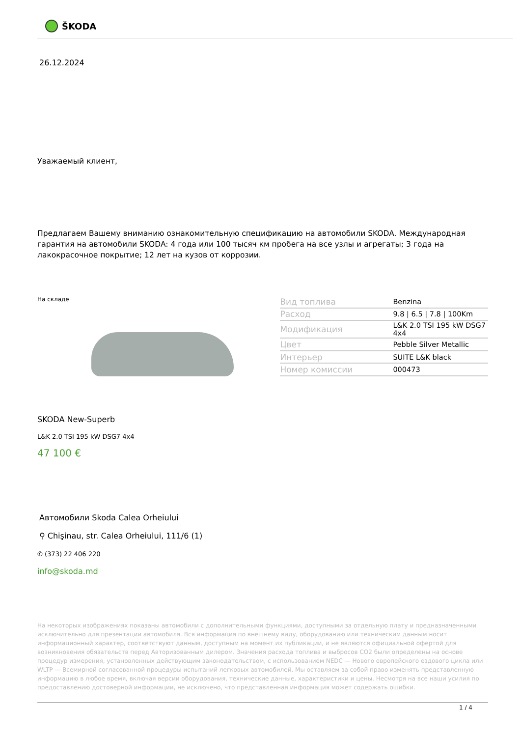ŠKODA
26.12.2024
Уважаемый клиент,
Предлагаем Вашему вниманию ознакомительную спецификацию на автомобили SKODA. Международная гарантия на автомобили SKODA: 4 года или 100 тысяч км пробега на все узлы и агрегаты; 3 года на лакокрасочное покрытие; 12 лет на кузов от коррозии.
На складе
| Вид топлива | Benzina |
| Расход | 9.8 / 6.5 / 7.8 / 100Km |
| Модификация | L&K 2.0 TSI 195 kW DSG7 4x4 |
| Цвет | Pebble Silver Metallic |
| Интерьер | SUITE L&K black |
| Номер комиссии | 000473 |
SKODA New-Superb
L&K 2.0 TSI 195 kW DSG7 4x4
47 100 €
Автомобили Skoda Calea Orheiului
⚲ Chişinau, str. Calea Orheiului, 111/6 (1)
✆ (373) 22 406 220
info@skoda.md
На некоторых изображениях показаны автомобили с дополнительными функциями, доступными за отдельную плату и предназначенными исключительно для презентации автомобиля. Вся информация по внешнему виду, оборудованию или техническим данным носит информационный характер, соответствуют данным, доступным на момент их публикации, и не являются официальной офертой для возникновения обязательств перед Авторизованным дилером. Значения расхода топлива и выбросов CO2 были определены на основе процедур измерения, установленных действующим законодательством, с использованием NEDC — Нового европейского ездового цикла или WLTP — Всемирной согласованной процедуры испытаний легковых автомобилей. Мы оставляем за собой право изменять представленную информацию в любое время, включая версии оборудования, технические данные, характеристики и цены. Несмотря на все наши усилия по предоставлению достоверной информации, не исключено, что представленная информация может содержать ошибки.
1 / 4